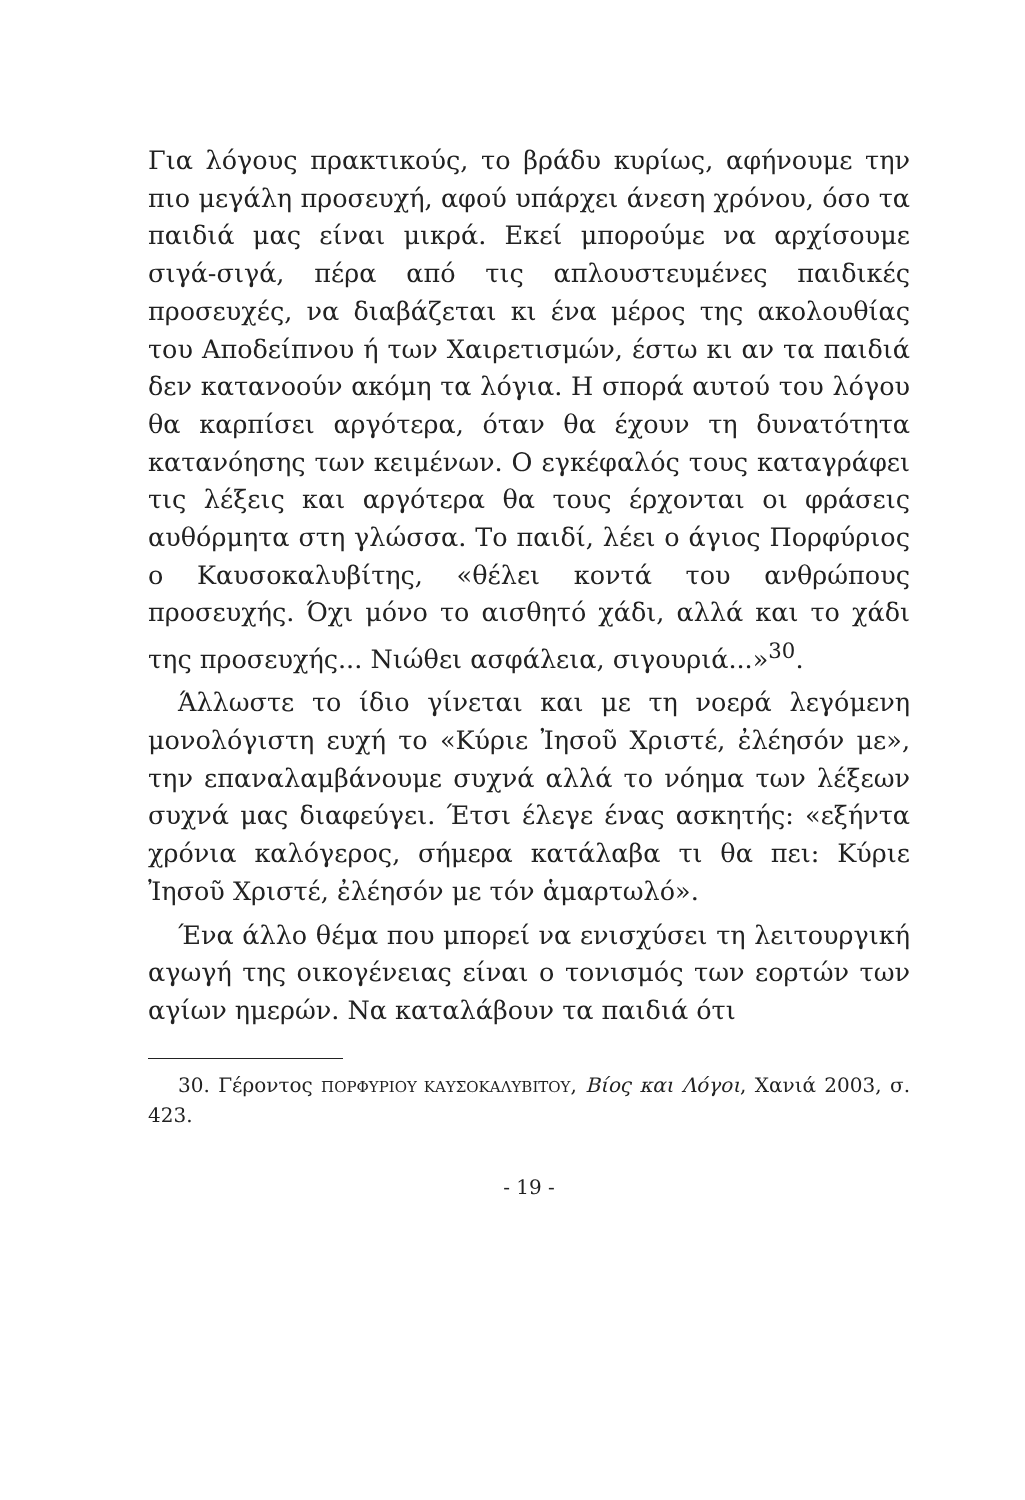Για λόγους πρακτικούς, το βράδυ κυρίως, αφήνουμε την πιο μεγάλη προσευχή, αφού υπάρχει άνεση χρόνου, όσο τα παιδιά μας είναι μικρά. Εκεί μπορούμε να αρχίσουμε σιγά-σιγά, πέρα από τις απλουστευμένες παιδικές προσευχές, να διαβάζεται κι ένα μέρος της ακολουθίας του Αποδείπνου ή των Χαιρετισμών, έστω κι αν τα παιδιά δεν κατανοούν ακόμη τα λόγια. Η σπορά αυτού του λόγου θα καρπίσει αργότερα, όταν θα έχουν τη δυνατότητα κατανόησης των κειμένων. Ο εγκέφαλός τους καταγράφει τις λέξεις και αργότερα θα τους έρχονται οι φράσεις αυθόρμητα στη γλώσσα. Το παιδί, λέει ο άγιος Πορφύριος ο Καυσοκαλυβίτης, «θέλει κοντά του ανθρώπους προσευχής. Όχι μόνο το αισθητό χάδι, αλλά και το χάδι της προσευχής... Νιώθει ασφάλεια, σιγουριά...»<sup>30</sup>.
Άλλωστε το ίδιο γίνεται και με τη νοερά λεγόμενη μονολόγιστη ευχή το «Κύριε Ἰησοῦ Χριστέ, ἐλέησόν με», την επαναλαμβάνουμε συχνά αλλά το νόημα των λέξεων συχνά μας διαφεύγει. Έτσι έλεγε ένας ασκητής: «εξήντα χρόνια καλόγερος, σήμερα κατάλαβα τι θα πει: Κύριε Ἰησοῦ Χριστέ, ἐλέησόν με τόν ἁμαρτωλό».
Ένα άλλο θέμα που μπορεί να ενισχύσει τη λειτουργική αγωγή της οικογένειας είναι ο τονισμός των εορτών των αγίων ημερών. Να καταλάβουν τα παιδιά ότι
30. Γέροντος ΠΟΡΦΥΡΙΟΥ ΚΑΥΣΟΚΑΛΥΒΙΤΟΥ, Βίος και Λόγοι, Χανιά 2003, σ. 423.
- 19 -